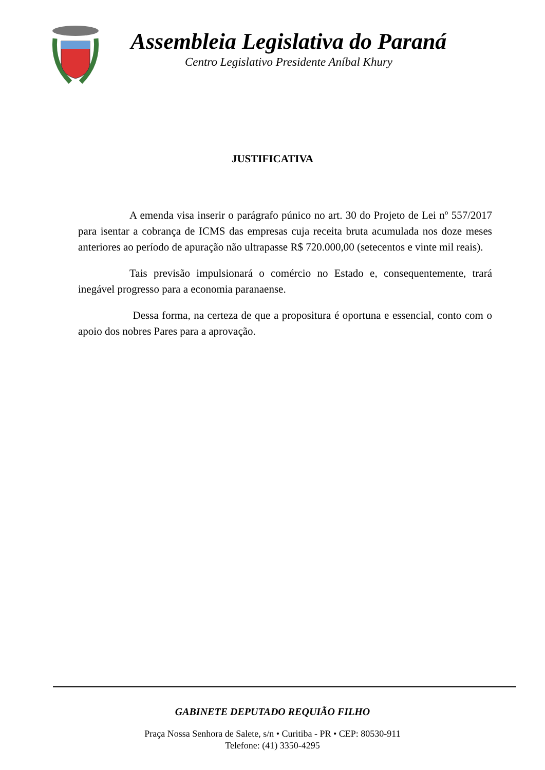Assembleia Legislativa do Paraná
Centro Legislativo Presidente Aníbal Khury
JUSTIFICATIVA
A emenda visa inserir o parágrafo púnico no art. 30 do Projeto de Lei nº 557/2017 para isentar a cobrança de ICMS das empresas cuja receita bruta acumulada nos doze meses anteriores ao período de apuração não ultrapasse R$ 720.000,00 (setecentos e vinte mil reais).
Tais previsão impulsionará o comércio no Estado e, consequentemente, trará inegável progresso para a economia paranaense.
Dessa forma, na certeza de que a propositura é oportuna e essencial, conto com o apoio dos nobres Pares para a aprovação.
GABINETE DEPUTADO REQUIÃO FILHO
Praça Nossa Senhora de Salete, s/n • Curitiba - PR • CEP: 80530-911
Telefone: (41) 3350-4295